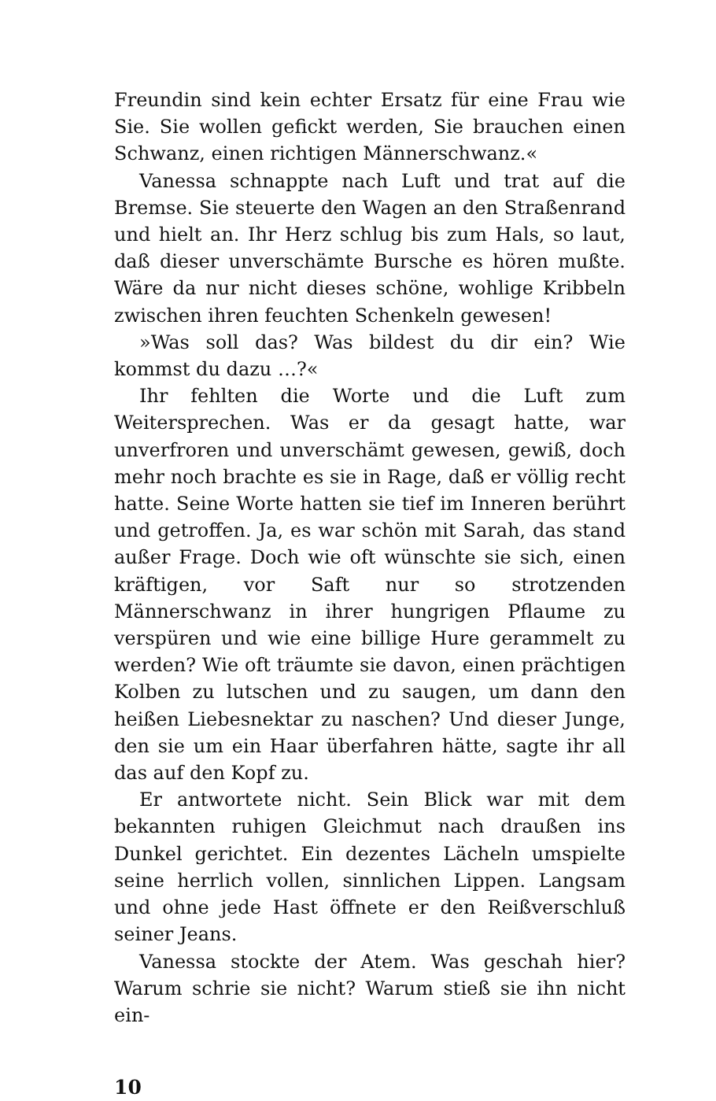Freundin sind kein echter Ersatz für eine Frau wie Sie. Sie wollen gefickt werden, Sie brauchen einen Schwanz, einen richtigen Männerschwanz.«
Vanessa schnappte nach Luft und trat auf die Bremse. Sie steuerte den Wagen an den Straßenrand und hielt an. Ihr Herz schlug bis zum Hals, so laut, daß dieser unverschämte Bursche es hören mußte. Wäre da nur nicht dieses schöne, wohlige Kribbeln zwischen ihren feuchten Schenkeln gewesen!
»Was soll das? Was bildest du dir ein? Wie kommst du dazu …?«
Ihr fehlten die Worte und die Luft zum Weitersprechen. Was er da gesagt hatte, war unverfroren und unverschämt gewesen, gewiß, doch mehr noch brachte es sie in Rage, daß er völlig recht hatte. Seine Worte hatten sie tief im Inneren berührt und getroffen. Ja, es war schön mit Sarah, das stand außer Frage. Doch wie oft wünschte sie sich, einen kräftigen, vor Saft nur so strotzenden Männerschwanz in ihrer hungrigen Pflaume zu verspüren und wie eine billige Hure gerammelt zu werden? Wie oft träumte sie davon, einen prächtigen Kolben zu lutschen und zu saugen, um dann den heißen Liebesnektar zu naschen? Und dieser Junge, den sie um ein Haar überfahren hätte, sagte ihr all das auf den Kopf zu.
Er antwortete nicht. Sein Blick war mit dem bekannten ruhigen Gleichmut nach draußen ins Dunkel gerichtet. Ein dezentes Lächeln umspielte seine herrlich vollen, sinnlichen Lippen. Langsam und ohne jede Hast öffnete er den Reißverschluß seiner Jeans.
Vanessa stockte der Atem. Was geschah hier? Warum schrie sie nicht? Warum stieß sie ihn nicht ein-
10